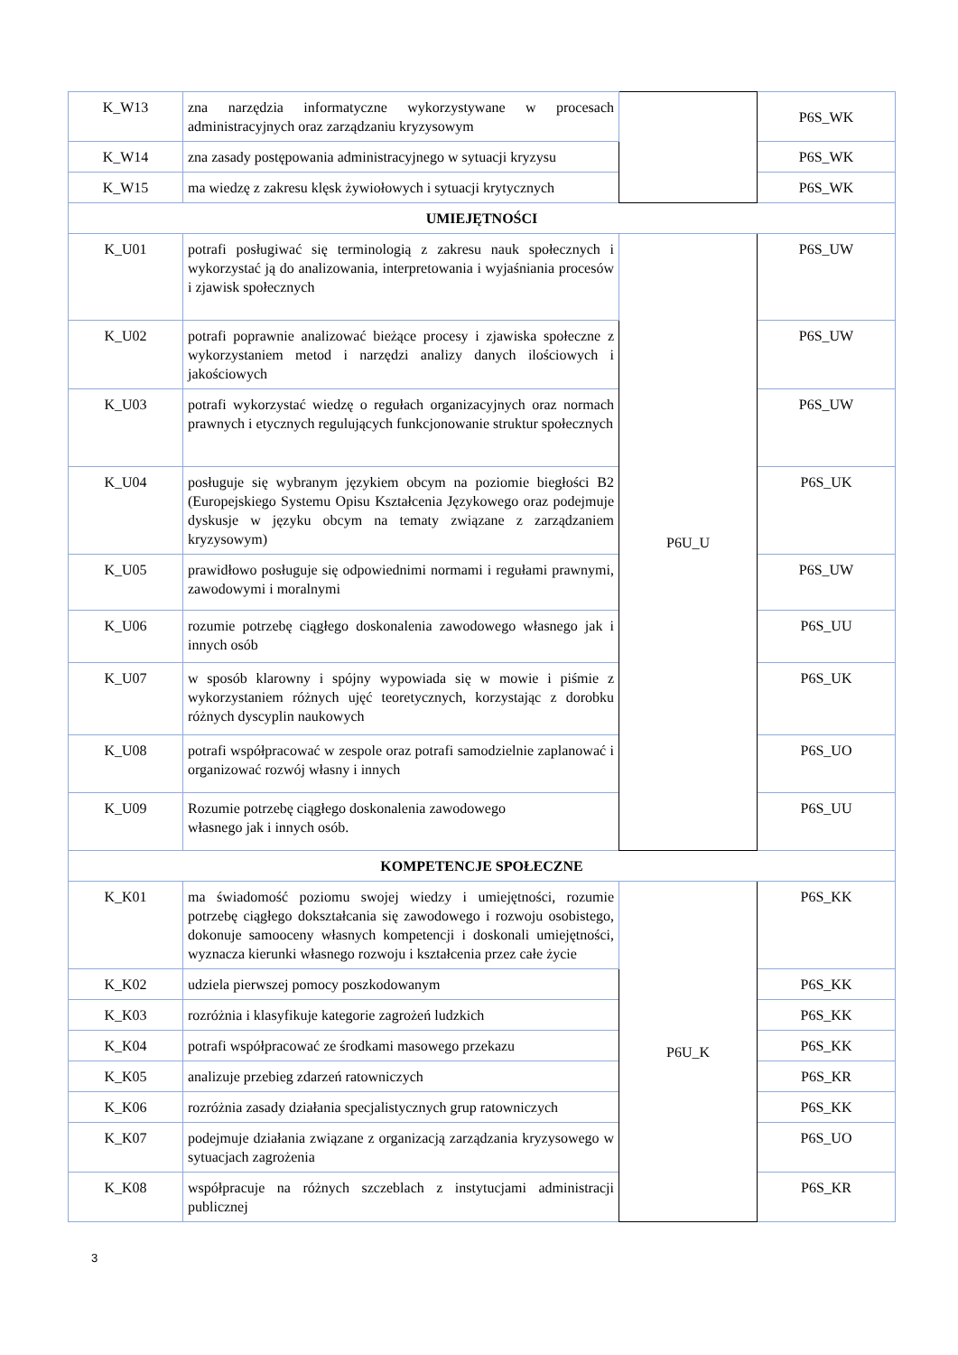| K_W13 | zna narzędzia informatyczne wykorzystywane w procesach administracyjnych oraz zarządzaniu kryzysowym | | P6S_WK |
| K_W14 | zna zasady postępowania administracyjnego w sytuacji kryzysu | | P6S_WK |
| K_W15 | ma wiedzę z zakresu klęsk żywiołowych i sytuacji krytycznych | | P6S_WK |
| UMIEJĘTNOŚCI | | | |
| K_U01 | potrafi posługiwać się terminologią z zakresu nauk społecznych i wykorzystać ją do analizowania, interpretowania i wyjaśniania procesów i zjawisk społecznych | P6U_U | P6S_UW |
| K_U02 | potrafi poprawnie analizować bieżące procesy i zjawiska społeczne z wykorzystaniem metod i narzędzi analizy danych ilościowych i jakościowych | | P6S_UW |
| K_U03 | potrafi wykorzystać wiedzę o regułach organizacyjnych oraz normach prawnych i etycznych regulujących funkcjonowanie struktur społecznych | | P6S_UW |
| K_U04 | posługuje się wybranym językiem obcym na poziomie biegłości B2 (Europejskiego Systemu Opisu Kształcenia Językowego oraz podejmuje dyskusje w języku obcym na tematy związane z zarządzaniem kryzysowym) | | P6S_UK |
| K_U05 | prawidłowo posługuje się odpowiednimi normami i regułami prawnymi, zawodowymi i moralnymi | | P6S_UW |
| K_U06 | rozumie potrzebę ciągłego doskonalenia zawodowego własnego jak i innych osób | | P6S_UU |
| K_U07 | w sposób klarowny i spójny wypowiada się w mowie i piśmie z wykorzystaniem różnych ujęć teoretycznych, korzystając z dorobku różnych dyscyplin naukowych | | P6S_UK |
| K_U08 | potrafi współpracować w zespole oraz potrafi samodzielnie zaplanować i organizować rozwój własny i innych | | P6S_UO |
| K_U09 | Rozumie potrzebę ciągłego doskonalenia zawodowego własnego jak i innych osób. | | P6S_UU |
| KOMPETENCJE SPOŁECZNE | | | |
| K_K01 | ma świadomość poziomu swojej wiedzy i umiejętności, rozumie potrzebę ciągłego dokształcania się zawodowego i rozwoju osobistego, dokonuje samooceny własnych kompetencji i doskonali umiejętności, wyznacza kierunki własnego rozwoju i kształcenia przez całe życie | P6U_K | P6S_KK |
| K_K02 | udziela pierwszej pomocy poszkodowanym | | P6S_KK |
| K_K03 | rozróżnia i klasyfikuje kategorie zagrożeń ludzkich | | P6S_KK |
| K_K04 | potrafi współpracować ze środkami masowego przekazu | | P6S_KK |
| K_K05 | analizuje przebieg zdarzeń ratowniczych | | P6S_KR |
| K_K06 | rozróżnia zasady działania specjalistycznych grup ratowniczych | | P6S_KK |
| K_K07 | podejmuje działania związane z organizacją zarządzania kryzysowego w sytuacjach zagrożenia | | P6S_UO |
| K_K08 | współpracuje na różnych szczeblach z instytucjami administracji publicznej | | P6S_KR |
3